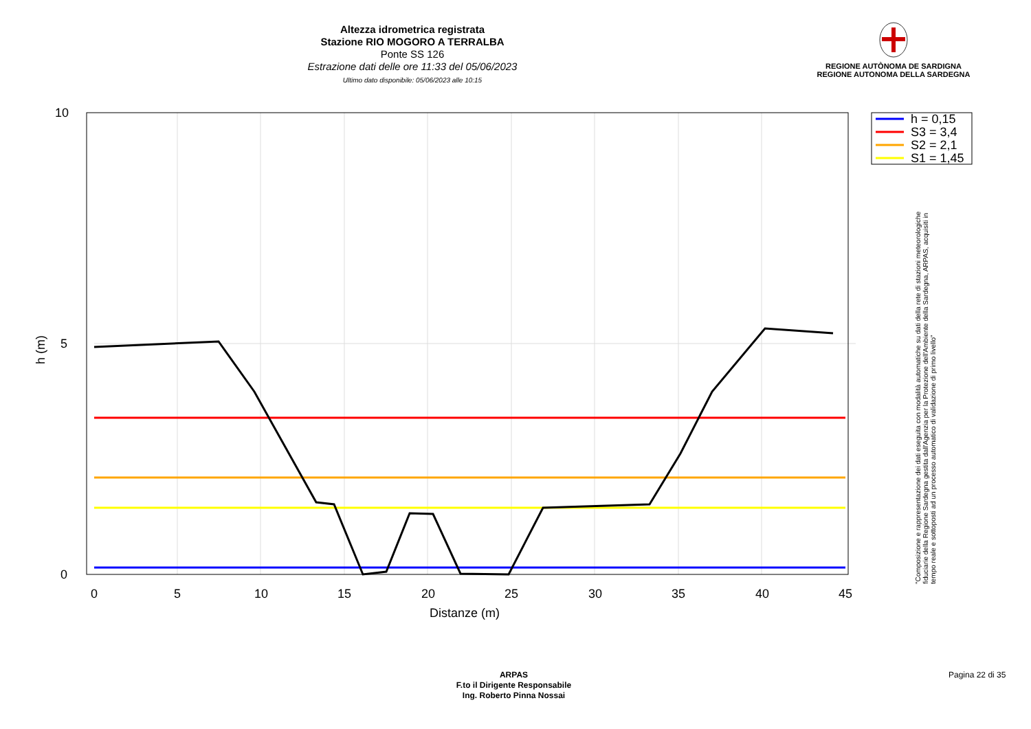Altezza idrometrica registrata
Stazione RIO MOGORO A TERRALBA
Ponte SS 126
Estrazione dati delle ore 11:33 del 05/06/2023
Ultimo dato disponibile: 05/06/2023 alle 10:15
REGIONE AUTÒNOMA DE SARDIGNA
REGIONE AUTONOMA DELLA SARDEGNA
10
5
0
0
5
10
15
20
25
30
35
40
45
Distanze (m)
h (m)
h = 0,15
S3 = 3,4
S2 = 2,1
S1 = 1,45
"Composizione e rappresentazione dei dati eseguita con modalità automatiche su dati della rete di stazioni meteorologiche fiduciarie della Regione Sardegna gestita dall'Agenzia per la Protezione dell'Ambiente della Sardegna, ARPAS, acquisiti in tempo reale e sottoposti ad un processo automatico di validazione di primo livello"
ARPAS
F.to il Dirigente Responsabile
Ing. Roberto Pinna Nossai
Pagina 22 di 35